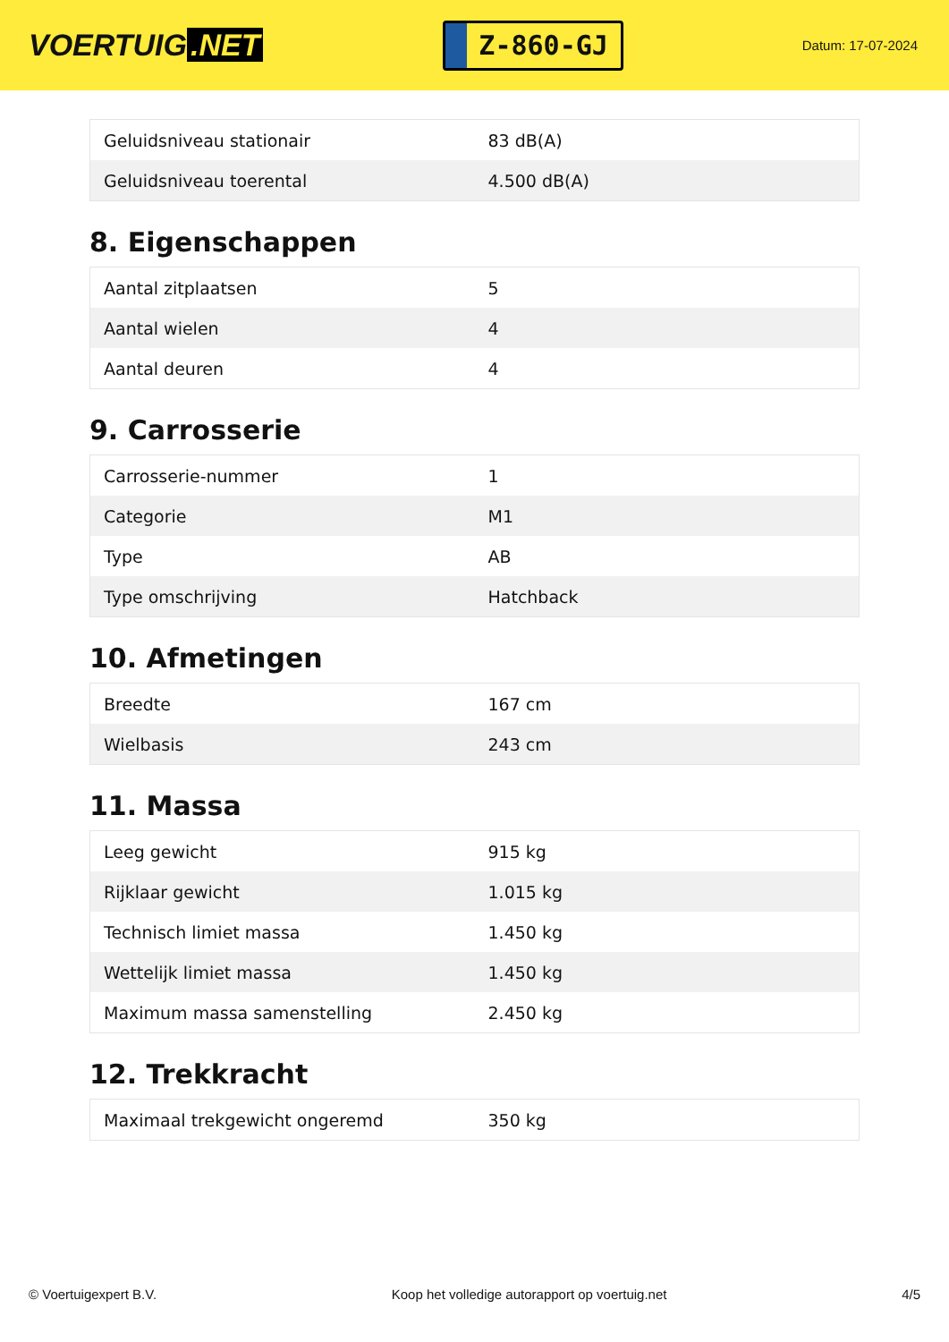VOERTUIG.NET
Z-860-GJ
Datum: 17-07-2024
| Geluidsniveau stationair | 83 dB(A) |
| Geluidsniveau toerental | 4.500 dB(A) |
8. Eigenschappen
| Aantal zitplaatsen | 5 |
| Aantal wielen | 4 |
| Aantal deuren | 4 |
9. Carrosserie
| Carrosserie-nummer | 1 |
| Categorie | M1 |
| Type | AB |
| Type omschrijving | Hatchback |
10. Afmetingen
| Breedte | 167 cm |
| Wielbasis | 243 cm |
11. Massa
| Leeg gewicht | 915 kg |
| Rijklaar gewicht | 1.015 kg |
| Technisch limiet massa | 1.450 kg |
| Wettelijk limiet massa | 1.450 kg |
| Maximum massa samenstelling | 2.450 kg |
12. Trekkracht
| Maximaal trekgewicht ongeremd | 350 kg |
© Voertuigexpert B.V. Koop het volledige autorapport op voertuig.net 4/5